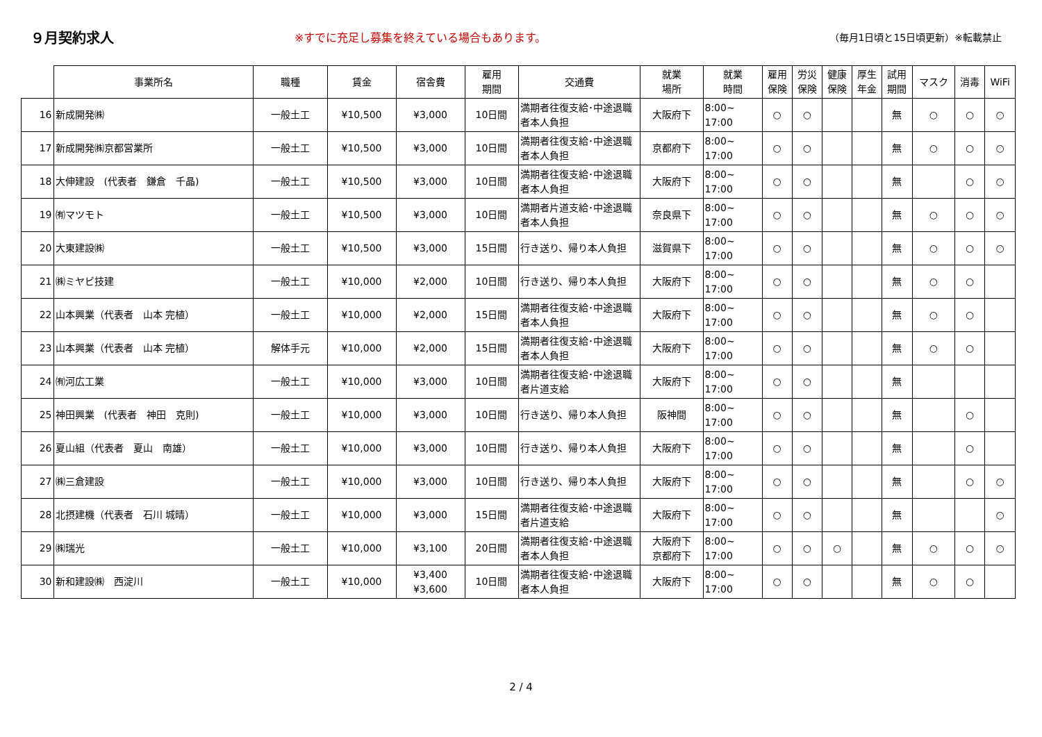９月契約求人
※すでに充足し募集を終えている場合もあります。 （毎月1日頃と15日頃更新）※転載禁止
| | 事業所名 | 職種 | 賃金 | 宿舎費 | 雇用 期間 | 交通費 | 就業 場所 | 就業 時間 | 雇用 保険 | 労災 保険 | 健康 保険 | 厚生 年金 | 試用 期間 | マスク | 消毒 | WiFi |
| --- | --- | --- | --- | --- | --- | --- | --- | --- | --- | --- | --- | --- | --- | --- | --- | --- |
| 16 | 新成開発㈱ | 一般土工 | ¥10,500 | ¥3,000 | 10日間 | 満期者往復支給･中途退職者本人負担 | 大阪府下 | 8:00~ 17:00 | ○ | ○ | | | 無 | ○ | ○ | ○ |
| 17 | 新成開発㈱京都営業所 | 一般土工 | ¥10,500 | ¥3,000 | 10日間 | 満期者往復支給･中途退職者本人負担 | 京都府下 | 8:00~ 17:00 | ○ | ○ | | | 無 | ○ | ○ | ○ |
| 18 | 大伸建設 (代表者 鎌倉 千晶) | 一般土工 | ¥10,500 | ¥3,000 | 10日間 | 満期者往復支給･中途退職者本人負担 | 大阪府下 | 8:00~ 17:00 | ○ | ○ | | | 無 | | ○ | ○ |
| 19 | ㈲マツモト | 一般土工 | ¥10,500 | ¥3,000 | 10日間 | 満期者片道支給･中途退職者本人負担 | 奈良県下 | 8:00~ 17:00 | ○ | ○ | | | 無 | ○ | ○ | ○ |
| 20 | 大東建設㈱ | 一般土工 | ¥10,500 | ¥3,000 | 15日間 | 行き送り、帰り本人負担 | 滋賀県下 | 8:00~ 17:00 | ○ | ○ | | | 無 | ○ | ○ | ○ |
| 21 | ㈱ミヤビ技建 | 一般土工 | ¥10,000 | ¥2,000 | 10日間 | 行き送り、帰り本人負担 | 大阪府下 | 8:00~ 17:00 | ○ | ○ | | | 無 | ○ | ○ | |
| 22 | 山本興業（代表者 山本 完植） | 一般土工 | ¥10,000 | ¥2,000 | 15日間 | 満期者往復支給･中途退職者本人負担 | 大阪府下 | 8:00~ 17:00 | ○ | ○ | | | 無 | ○ | ○ | |
| 23 | 山本興業（代表者 山本 完植） | 解体手元 | ¥10,000 | ¥2,000 | 15日間 | 満期者往復支給･中途退職者本人負担 | 大阪府下 | 8:00~ 17:00 | ○ | ○ | | | 無 | ○ | ○ | |
| 24 | ㈲河広工業 | 一般土工 | ¥10,000 | ¥3,000 | 10日間 | 満期者往復支給･中途退職者片道支給 | 大阪府下 | 8:00~ 17:00 | ○ | ○ | | | 無 | | | |
| 25 | 神田興業 (代表者 神田 克則) | 一般土工 | ¥10,000 | ¥3,000 | 10日間 | 行き送り、帰り本人負担 | 阪神間 | 8:00~ 17:00 | ○ | ○ | | | 無 | | ○ | |
| 26 | 夏山組（代表者 夏山 南雄） | 一般土工 | ¥10,000 | ¥3,000 | 10日間 | 行き送り、帰り本人負担 | 大阪府下 | 8:00~ 17:00 | ○ | ○ | | | 無 | | ○ | |
| 27 | ㈱三倉建設 | 一般土工 | ¥10,000 | ¥3,000 | 10日間 | 行き送り、帰り本人負担 | 大阪府下 | 8:00~ 17:00 | ○ | ○ | | | 無 | | ○ | ○ |
| 28 | 北摂建機（代表者 石川 城晴） | 一般土工 | ¥10,000 | ¥3,000 | 15日間 | 満期者往復支給･中途退職者片道支給 | 大阪府下 | 8:00~ 17:00 | ○ | ○ | | | 無 | | | ○ |
| 29 | ㈱瑞光 | 一般土工 | ¥10,000 | ¥3,100 | 20日間 | 満期者往復支給･中途退職者本人負担 | 大阪府下 京都府下 | 8:00~ 17:00 | ○ | ○ | ○ | | 無 | ○ | ○ | ○ |
| 30 | 新和建設㈱ 西淀川 | 一般土工 | ¥10,000 | ¥3,400 ¥3,600 | 10日間 | 満期者往復支給･中途退職者本人負担 | 大阪府下 | 8:00~ 17:00 | ○ | ○ | | | 無 | ○ | ○ | |
2 / 4